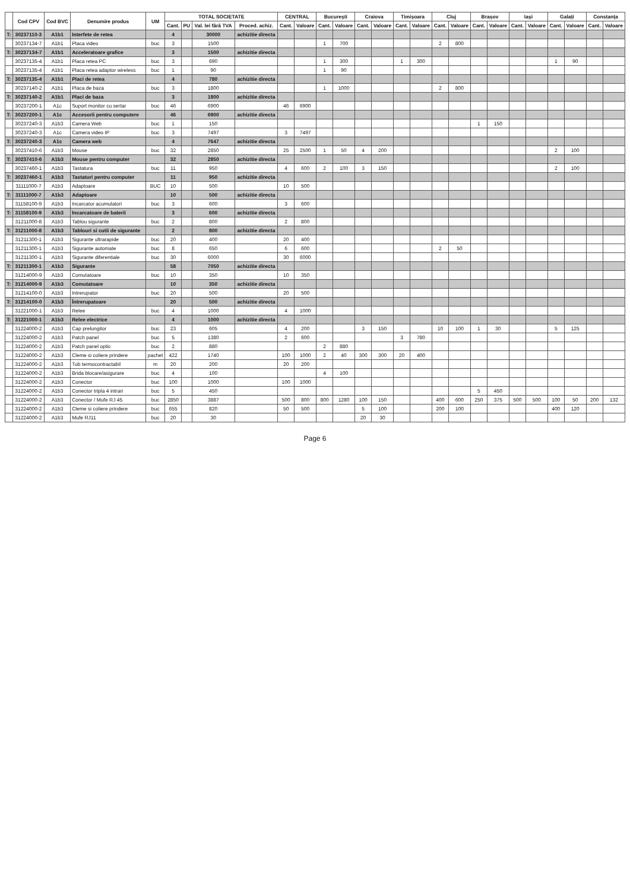| | Cod CPV | Cod BVC | Denumire produs | UM | TOTAL SOCIETATE | | | | CENTRAL | | București | | Craiova | | Timișoara | | Cluj | | Brașov | | Iași | | Galați | | Constanța | |
| --- | --- | --- | --- | --- | --- | --- | --- | --- | --- | --- | --- | --- | --- | --- | --- | --- | --- | --- | --- | --- | --- | --- | --- | --- | --- | --- |
| | | | | | Cant. | PU | Val. lei fără TVA | Proced. achiz. | Cant. | Valoare | Cant. | Valoare | Cant. | Valoare | Cant. | Valoare | Cant. | Valoare | Cant. | Valoare | Cant. | Valoare | Cant. | Valoare | Cant. | Valoare |
| T: | 30237110-3 | A1b1 | Interfete de retea | | 4 | | 30000 | achizitie directa | | | | | | | | | | | | | | | | | | |
| | 30237134-7 | A1b1 | Placa video | buc | 3 | | 1500 | | | | 1 | 700 | | | | | 2 | 800 | | | | | | | | |
| T: | 30237134-7 | A1b1 | Acceleratoare grafice | | 3 | | 1500 | achizitie directa | | | | | | | | | | | | | | | | | | |
| | 30237135-4 | A1b1 | Placa retea PC | buc | 3 | | 690 | | | | 1 | 300 | | | 1 | 300 | | | | | | | 1 | 90 | | |
| | 30237135-4 | A1b1 | Placa retea adaptor wireless | buc | 1 | | 90 | | | | 1 | 90 | | | | | | | | | | | | | | |
| T: | 30237135-4 | A1b1 | Placi de retea | | 4 | | 780 | achizitie directa | | | | | | | | | | | | | | | | | | |
| | 30237140-2 | A1b1 | Placa de baza | buc | 3 | | 1800 | | | | 1 | 1000 | | | | | 2 | 800 | | | | | | | | |
| T: | 30237140-2 | A1b1 | Placi de baza | | 3 | | 1800 | achizitie directa | | | | | | | | | | | | | | | | | | |
| | 30237200-1 | A1c | Suport monitor cu sertar | buc | 46 | | 6900 | | 46 | 6900 | | | | | | | | | | | | | | | | |
| T: | 30237200-1 | A1c | Accesorii pentru computere | | 46 | | 6900 | achizitie directa | | | | | | | | | | | | | | | | | | |
| | 30237240-3 | A1b3 | Camera Web | buc | 1 | | 150 | | | | | | | | | | | | 1 | 150 | | | | | | |
| | 30237240-3 | A1c | Camera video IP | buc | 3 | | 7497 | | 3 | 7497 | | | | | | | | | | | | | | | | |
| T: | 30237240-3 | A1c | Camera web | | 4 | | 7647 | achizitie directa | | | | | | | | | | | | | | | | | | |
| | 30237410-6 | A1b3 | Mouse | buc | 32 | | 2850 | | 25 | 2500 | 1 | 50 | 4 | 200 | | | | | | | | | 2 | 100 | | |
| T: | 30237410-6 | A1b3 | Mouse pentru computer | | 32 | | 2850 | achizitie directa | | | | | | | | | | | | | | | | | | |
| | 30237460-1 | A1b3 | Tastatura | buc | 11 | | 950 | | 4 | 600 | 2 | 100 | 3 | 150 | | | | | | | | | 2 | 100 | | |
| T: | 30237460-1 | A1b3 | Tastaturi pentru computer | | 11 | | 950 | achizitie directa | | | | | | | | | | | | | | | | | | |
| | 31111000-7 | A1b3 | Adaptoare | BUC | 10 | | 500 | | 10 | 500 | | | | | | | | | | | | | | | | |
| T: | 31111000-7 | A1b3 | Adaptoare | | 10 | | 500 | achizitie directa | | | | | | | | | | | | | | | | | | |
| | 31158100-9 | A1b3 | Incarcator acumulatori | buc | 3 | | 600 | | 3 | 600 | | | | | | | | | | | | | | | | |
| T: | 31158100-9 | A1b3 | Incarcatoare de baterii | | 3 | | 600 | achizitie directa | | | | | | | | | | | | | | | | | | |
| | 31211000-8 | A1b3 | Tablou sigurante | buc | 2 | | 800 | | 2 | 800 | | | | | | | | | | | | | | | | |
| T: | 31211000-8 | A1b3 | Tablouri si cutii de sigurante | | 2 | | 800 | achizitie directa | | | | | | | | | | | | | | | | | | |
| | 31211300-1 | A1b3 | Sigurante ultrarapide | buc | 20 | | 400 | | 20 | 400 | | | | | | | | | | | | | | | | |
| | 31211300-1 | A1b3 | Sigurante automate | buc | 8 | | 650 | | 6 | 600 | | | | | | | 2 | 50 | | | | | | | | |
| | 31211300-1 | A1b3 | Sigurante diferentiale | buc | 30 | | 6000 | | 30 | 6000 | | | | | | | | | | | | | | | | |
| T: | 31211300-1 | A1b3 | Sigurante | | 58 | | 7050 | achizitie directa | | | | | | | | | | | | | | | | | | |
| | 31214000-9 | A1b3 | Comutatoare | buc | 10 | | 350 | | 10 | 350 | | | | | | | | | | | | | | | | |
| T: | 31214000-9 | A1b3 | Comutatoare | | 10 | | 350 | achizitie directa | | | | | | | | | | | | | | | | | | |
| | 31214100-0 | A1b3 | Intrerupator | buc | 20 | | 500 | | 20 | 500 | | | | | | | | | | | | | | | | |
| T: | 31214100-0 | A1b3 | Întrerupatoare | | 20 | | 500 | achizitie directa | | | | | | | | | | | | | | | | | | |
| | 31221000-1 | A1b3 | Relee | buc | 4 | | 1000 | | 4 | 1000 | | | | | | | | | | | | | | | | |
| T: | 31221000-1 | A1b3 | Relee electrice | | 4 | | 1000 | achizitie directa | | | | | | | | | | | | | | | | | | |
| | 31224000-2 | A1b3 | Cap prelungitor | buc | 23 | | 605 | | 4 | 200 | | | 3 | 150 | | | 10 | 100 | 1 | 30 | | | 5 | 125 | | |
| | 31224000-2 | A1b3 | Patch panel | buc | 5 | | 1380 | | 2 | 600 | | | | | 3 | 780 | | | | | | | | | | |
| | 31224000-2 | A1b3 | Patch panel optic | buc | 2 | | 880 | | | | 2 | 880 | | | | | | | | | | | | | | |
| | 31224000-2 | A1b3 | Cleme si coliere prindere | pachet | 422 | | 1740 | | 100 | 1000 | 2 | 40 | 300 | 300 | 20 | 400 | | | | | | | | | | |
| | 31224000-2 | A1b3 | Tub termocontractabil | m | 20 | | 200 | | 20 | 200 | | | | | | | | | | | | | | | | |
| | 31224000-2 | A1b3 | Brida blocare/asigurare | buc | 4 | | 100 | | | | 4 | 100 | | | | | | | | | | | | | | |
| | 31224000-2 | A1b3 | Conector | buc | 100 | | 1000 | | 100 | 1000 | | | | | | | | | | | | | | | | |
| | 31224000-2 | A1b3 | Conector tripla 4 intrari | buc | 5 | | 450 | | | | | | | | | | | | 5 | 450 | | | | | | |
| | 31224000-2 | A1b3 | Conector / Mufe RJ 45 | buc | 2850 | | 3887 | | 500 | 800 | 800 | 1280 | 100 | 150 | | | 400 | 600 | 250 | 375 | 500 | 500 | 100 | 50 | 200 | 132 |
| | 31224000-2 | A1b3 | Cleme si coliere prindere | buc | 655 | | 820 | | 50 | 500 | | | 5 | 100 | | | 200 | 100 | | | | | 400 | 120 | | |
| | 31224000-2 | A1b3 | Mufe RJ11 | buc | 20 | | 30 | | | | | | 20 | 30 | | | | | | | | | | | | |
Page 6